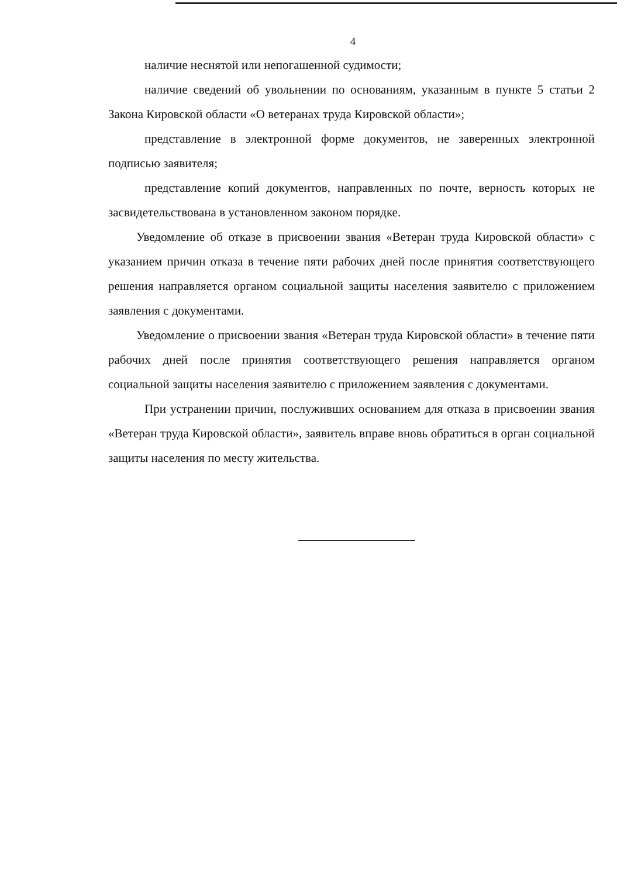4
наличие неснятой или непогашенной судимости;
наличие сведений об увольнении по основаниям, указанным в пункте 5 статьи 2 Закона Кировской области «О ветеранах труда Кировской области»;
представление в электронной форме документов, не заверенных электронной подписью заявителя;
представление копий документов, направленных по почте, верность которых не засвидетельствована в установленном законом порядке.
Уведомление об отказе в присвоении звания «Ветеран труда Кировской области» с указанием причин отказа в течение пяти рабочих дней после принятия соответствующего решения направляется органом социальной защиты населения заявителю с приложением заявления с документами.
Уведомление о присвоении звания «Ветеран труда Кировской области» в течение пяти рабочих дней после принятия соответствующего решения направляется органом социальной защиты населения заявителю с приложением заявления с документами.
При устранении причин, послуживших основанием для отказа в присвоении звания «Ветеран труда Кировской области», заявитель вправе вновь обратиться в орган социальной защиты населения по месту жительства.